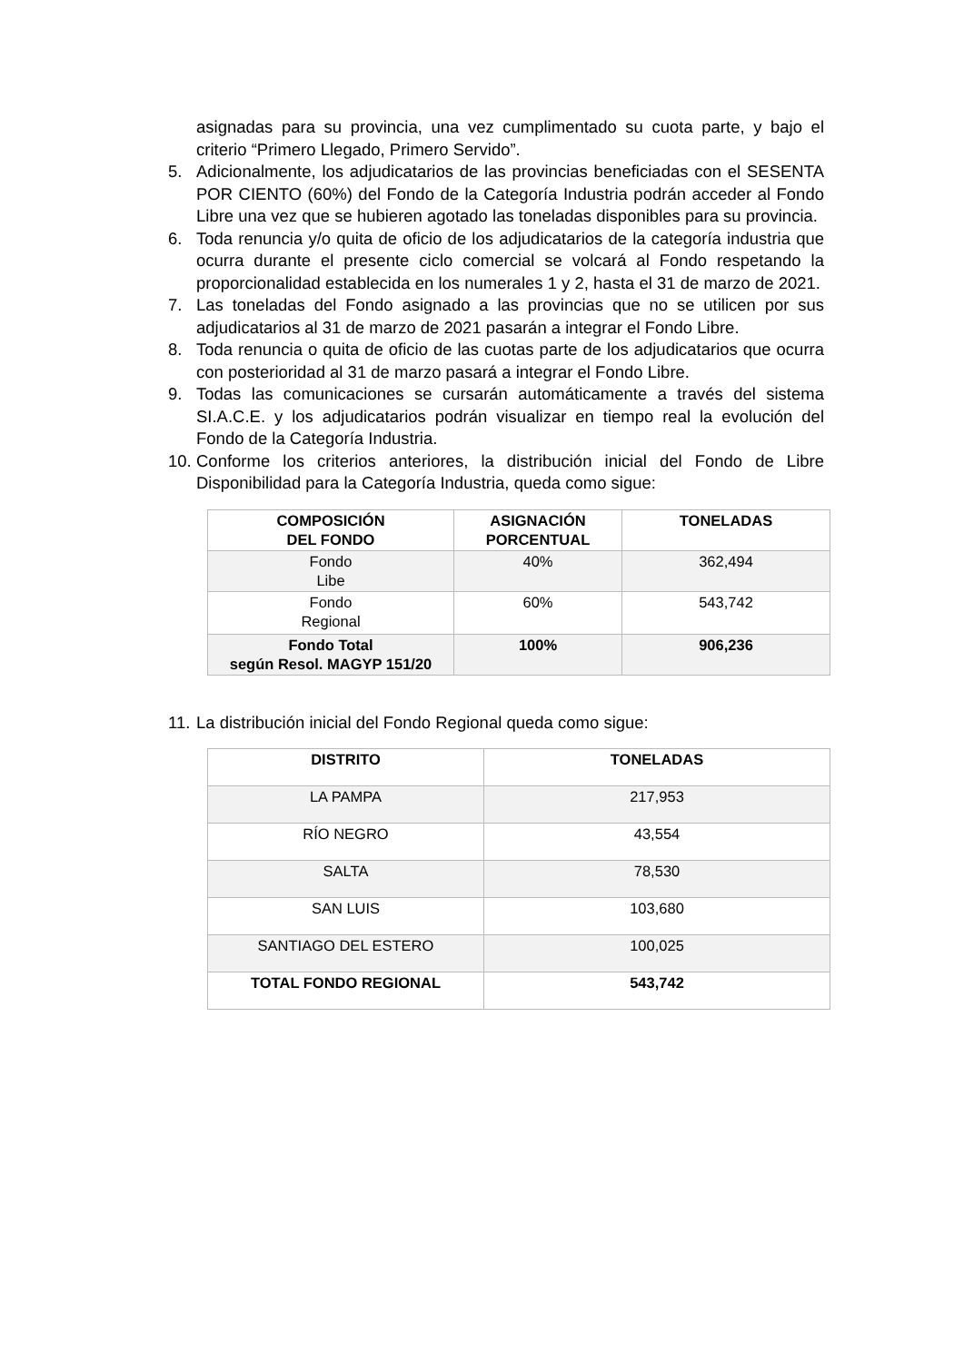asignadas para su provincia, una vez cumplimentado su cuota parte, y bajo el criterio “Primero Llegado, Primero Servido”.
5. Adicionalmente, los adjudicatarios de las provincias beneficiadas con el SESENTA POR CIENTO (60%) del Fondo de la Categoría Industria podrán acceder al Fondo Libre una vez que se hubieren agotado las toneladas disponibles para su provincia.
6. Toda renuncia y/o quita de oficio de los adjudicatarios de la categoría industria que ocurra durante el presente ciclo comercial se volcará al Fondo respetando la proporcionalidad establecida en los numerales 1 y 2, hasta el 31 de marzo de 2021.
7. Las toneladas del Fondo asignado a las provincias que no se utilicen por sus adjudicatarios al 31 de marzo de 2021 pasarán a integrar el Fondo Libre.
8. Toda renuncia o quita de oficio de las cuotas parte de los adjudicatarios que ocurra con posterioridad al 31 de marzo pasará a integrar el Fondo Libre.
9. Todas las comunicaciones se cursarán automáticamente a través del sistema SI.A.C.E. y los adjudicatarios podrán visualizar en tiempo real la evolución del Fondo de la Categoría Industria.
10.
Conforme los criterios anteriores, la distribución inicial del Fondo de Libre Disponibilidad para la Categoría Industria, queda como sigue:
| COMPOSICIÓN DEL FONDO | ASIGNACIÓN PORCENTUAL | TONELADAS |
| --- | --- | --- |
| Fondo Libe | 40% | 362,494 |
| Fondo Regional | 60% | 543,742 |
| Fondo Total según Resol. MAGYP 151/20 | 100% | 906,236 |
11.
La distribución inicial del Fondo Regional queda como sigue:
| DISTRITO | TONELADAS |
| --- | --- |
| LA PAMPA | 217,953 |
| RÍO NEGRO | 43,554 |
| SALTA | 78,530 |
| SAN LUIS | 103,680 |
| SANTIAGO DEL ESTERO | 100,025 |
| TOTAL FONDO REGIONAL | 543,742 |